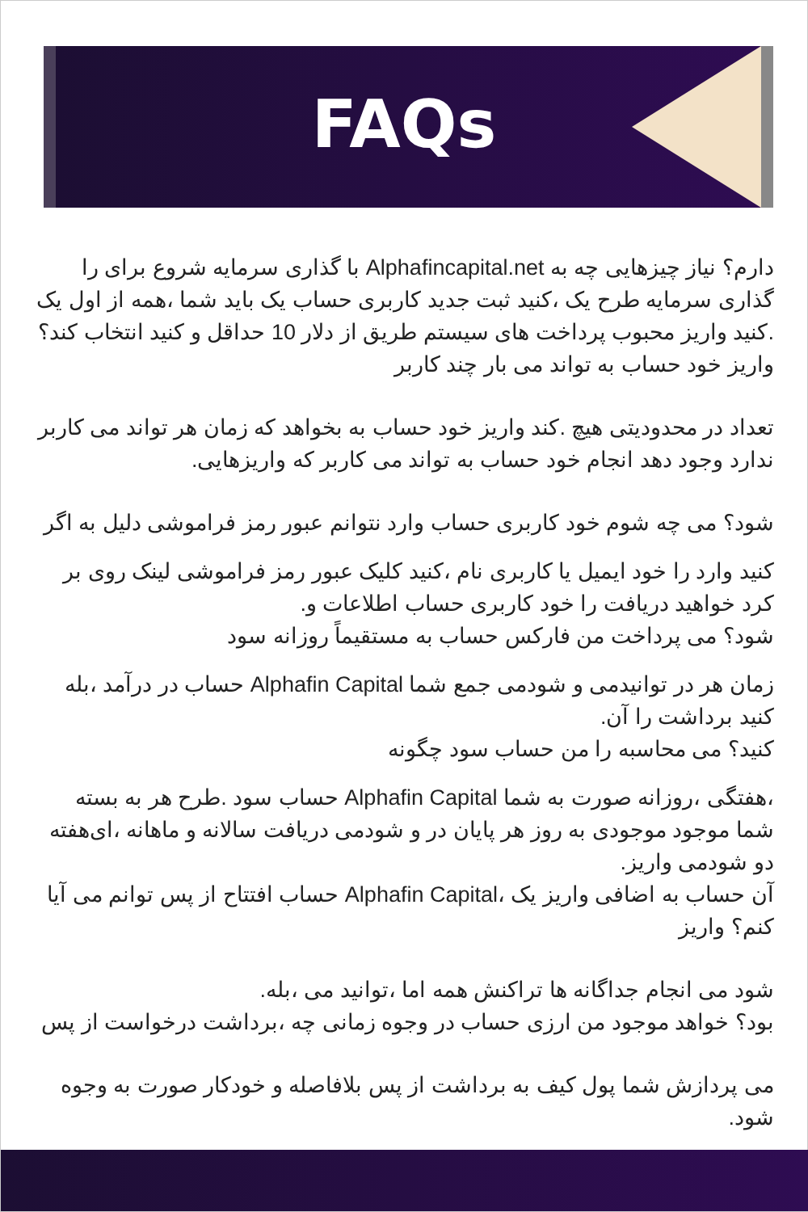FAQs
دارم؟ نیاز چیزهایی چه به Alphafincapital.net با گذاری سرمایه شروع برای را گذاری سرمایه طرح یک ،کنید ثبت جدید کاربری حساب یک باید شما ،همه از اول یک .کنید واریز محبوب پرداخت های سیستم طریق از دلار 10 حداقل و کنید انتخاب کند؟ واریز خود حساب به تواند می بار چند کاربر
تعداد در محدودیتی هیچ .کند واریز خود حساب به بخواهد که زمان هر تواند می کاربر ندارد وجود دهد انجام خود حساب به تواند می کاربر که واریزهایی.
شود؟ می چه شوم خود کاربری حساب وارد نتوانم عبور رمز فراموشی دلیل به اگر
کنید وارد را خود ایمیل یا کاربری نام ،کنید کلیک عبور رمز فراموشی لینک روی بر کرد خواهید دریافت را خود کاربری حساب اطلاعات و.
شود؟ می پرداخت من فارکس حساب به مستقیماً روزانه سود
زمان هر در توانیدمی و شودمی جمع شما Alphafin Capital حساب در درآمد ،بله کنید برداشت را آن.
کنید؟ می محاسبه را من حساب سود چگونه
،هفتگی ،روزانه صورت به شما Alphafin Capital حساب سود .طرح هر به بسته شما موجود موجودی به روز هر پایان در و شودمی دریافت سالانه و ماهانه ،ای‌هفته دو شودمی واریز.
آن حساب به اضافی واریز یک ،Alphafin Capital حساب افتتاح از پس توانم می آیا کنم؟ واریز
شود می انجام جداگانه ها تراکنش همه اما ،توانید می ،بله.
بود؟ خواهد موجود من ارزی حساب در وجوه زمانی چه ،برداشت درخواست از پس
می پردازش شما پول کیف به برداشت از پس بلافاصله و خودکار صورت به وجوه شود.